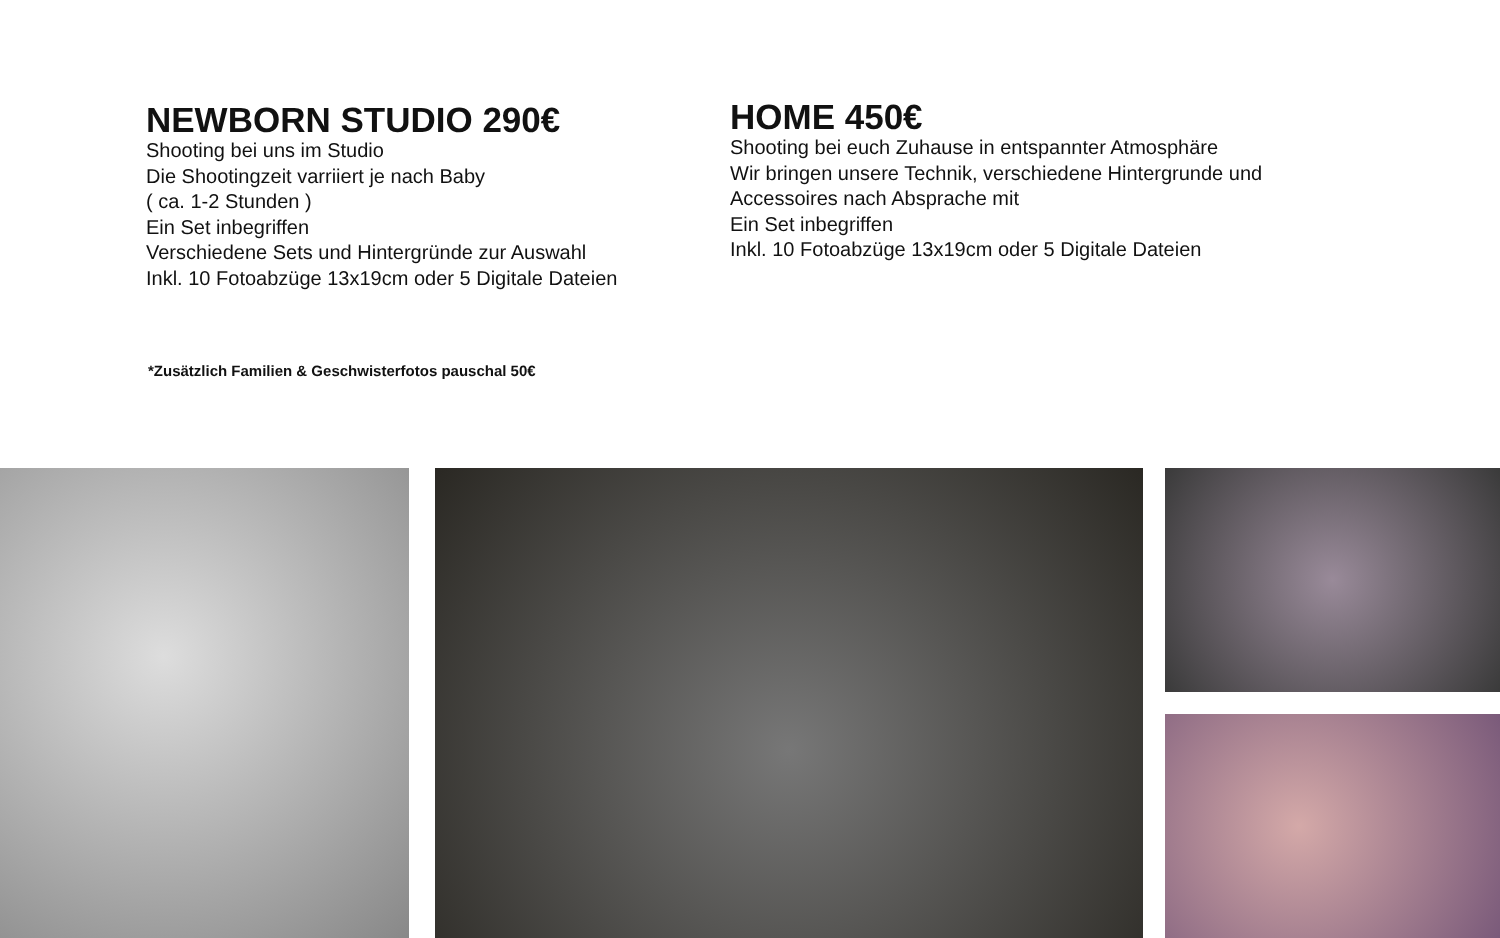NEWBORN STUDIO 290€
Shooting bei uns im Studio
Die Shootingzeit varriiert je nach Baby
( ca. 1-2 Stunden )
Ein Set inbegriffen
Verschiedene Sets und Hintergründe zur Auswahl
Inkl. 10 Fotoabzüge 13x19cm oder 5 Digitale Dateien
HOME 450€
Shooting bei euch Zuhause in entspannter Atmosphäre
Wir bringen unsere Technik, verschiedene Hintergrunde und
Accessoires nach Absprache mit
Ein Set inbegriffen
Inkl. 10 Fotoabzüge 13x19cm oder 5 Digitale Dateien
*Zusätzlich Familien & Geschwisterfotos pauschal 50€